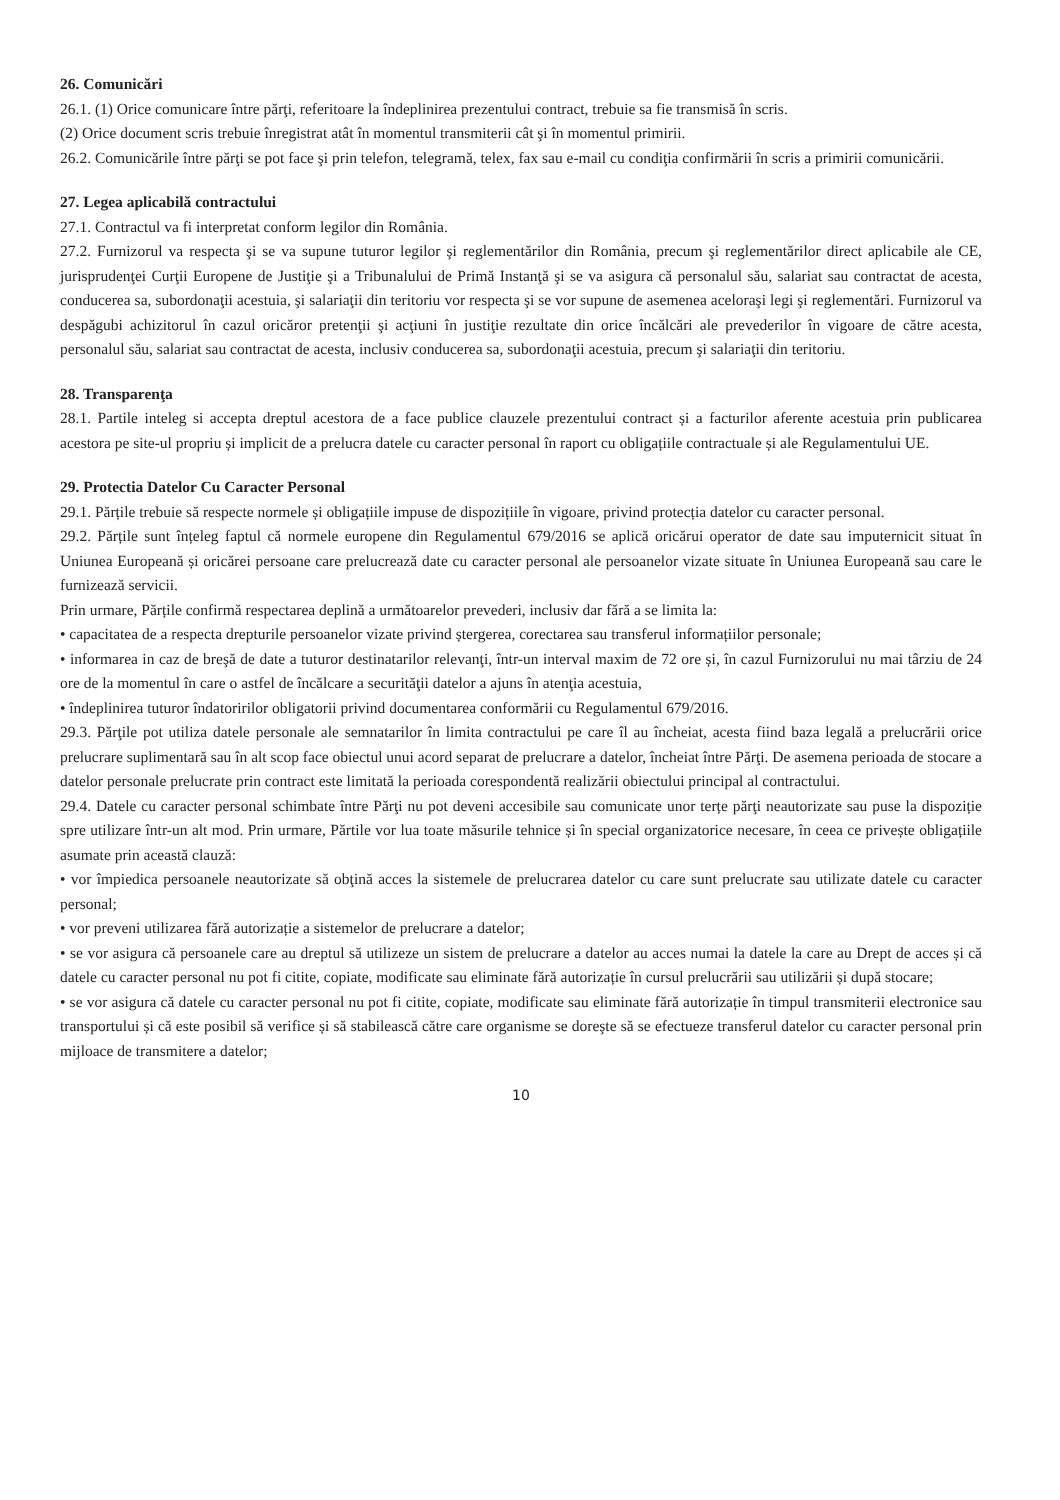26. Comunicări
26.1. (1) Orice comunicare între părţi, referitoare la îndeplinirea prezentului contract, trebuie sa fie transmisă în scris.
(2) Orice document scris trebuie înregistrat atât în momentul transmiterii cât şi în momentul primirii.
26.2. Comunicările între părţi se pot face şi prin telefon, telegramă, telex, fax sau e-mail cu condiţia confirmării în scris a primirii comunicării.
27. Legea aplicabilă contractului
27.1. Contractul va fi interpretat conform legilor din România.
27.2. Furnizorul va respecta şi se va supune tuturor legilor şi reglementărilor din România, precum şi reglementărilor direct aplicabile ale CE, jurisprudenţei Curţii Europene de Justiţie şi a Tribunalului de Primă Instanţă şi se va asigura că personalul său, salariat sau contractat de acesta, conducerea sa, subordonaţii acestuia, şi salariaţii din teritoriu vor respecta şi se vor supune de asemenea aceloraşi legi şi reglementări. Furnizorul va despăgubi achizitorul în cazul oricăror pretenţii şi acţiuni în justiţie rezultate din orice încălcări ale prevederilor în vigoare de către acesta, personalul său, salariat sau contractat de acesta, inclusiv conducerea sa, subordonaţii acestuia, precum şi salariaţii din teritoriu.
28. Transparenţa
28.1. Partile inteleg si accepta dreptul acestora de a face publice clauzele prezentului contract și a facturilor aferente acestuia prin publicarea acestora pe site-ul propriu și implicit de a prelucra datele cu caracter personal în raport cu obligațiile contractuale și ale Regulamentului UE.
29. Protectia Datelor Cu Caracter Personal
29.1. Părțile trebuie să respecte normele și obligațiile impuse de dispozițiile în vigoare, privind protecția datelor cu caracter personal.
29.2. Părțile sunt înțeleg faptul că normele europene din Regulamentul 679/2016 se aplică oricărui operator de date sau imputernicit situat în Uniunea Europeană și oricărei persoane care prelucrează date cu caracter personal ale persoanelor vizate situate în Uniunea Europeană sau care le furnizează servicii.
Prin urmare, Părțile confirmă respectarea deplină a următoarelor prevederi, inclusiv dar fără a se limita la:
• capacitatea de a respecta drepturile persoanelor vizate privind ștergerea, corectarea sau transferul informațiilor personale;
• informarea in caz de breşă de date a tuturor destinatarilor relevanţi, într-un interval maxim de 72 ore și, în cazul Furnizorului nu mai târziu de 24 ore de la momentul în care o astfel de încălcare a securităţii datelor a ajuns în atenţia acestuia,
• îndeplinirea tuturor îndatoririlor obligatorii privind documentarea conformării cu Regulamentul 679/2016.
29.3. Părţile pot utiliza datele personale ale semnatarilor în limita contractului pe care îl au încheiat, acesta fiind baza legală a prelucrării orice prelucrare suplimentară sau în alt scop face obiectul unui acord separat de prelucrare a datelor, încheiat între Părţi. De asemena perioada de stocare a datelor personale prelucrate prin contract este limitată la perioada corespondentă realizării obiectului principal al contractului.
29.4. Datele cu caracter personal schimbate între Părţi nu pot deveni accesibile sau comunicate unor terțe părţi neautorizate sau puse la dispoziție spre utilizare într-un alt mod. Prin urmare, Părtile vor lua toate măsurile tehnice și în special organizatorice necesare, în ceea ce privește obligațiile asumate prin această clauză:
• vor împiedica persoanele neautorizate să obţină acces la sistemele de prelucrarea datelor cu care sunt prelucrate sau utilizate datele cu caracter personal;
• vor preveni utilizarea fără autorizație a sistemelor de prelucrare a datelor;
• se vor asigura că persoanele care au dreptul să utilizeze un sistem de prelucrare a datelor au acces numai la datele la care au Drept de acces și că datele cu caracter personal nu pot fi citite, copiate, modificate sau eliminate fără autorizație în cursul prelucrării sau utilizării și după stocare;
• se vor asigura că datele cu caracter personal nu pot fi citite, copiate, modificate sau eliminate fără autorizație în timpul transmiterii electronice sau transportului și că este posibil să verifice și să stabilească către care organisme se doreşte să se efectueze transferul datelor cu caracter personal prin mijloace de transmitere a datelor;
10